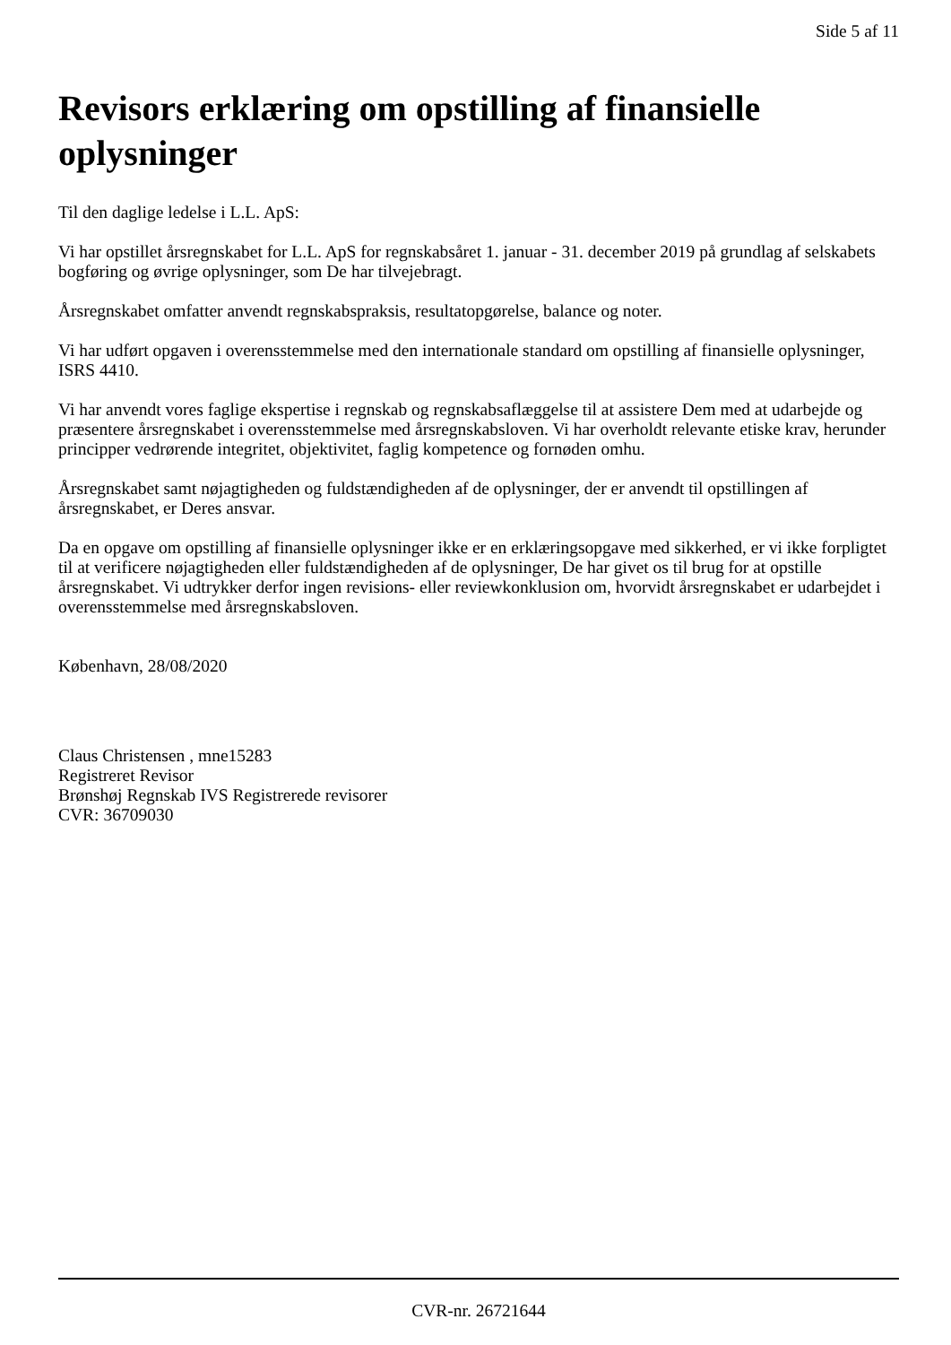Side 5 af 11
Revisors erklæring om opstilling af finansielle oplysninger
Til den daglige ledelse i L.L. ApS:
Vi har opstillet årsregnskabet for L.L. ApS for regnskabsåret 1. januar - 31. december 2019 på grundlag af selskabets bogføring og øvrige oplysninger, som De har tilvejebragt.
Årsregnskabet omfatter anvendt regnskabspraksis, resultatopgørelse, balance og noter.
Vi har udført opgaven i overensstemmelse med den internationale standard om opstilling af finansielle oplysninger, ISRS 4410.
Vi har anvendt vores faglige ekspertise i regnskab og regnskabsaflæggelse til at assistere Dem med at udarbejde og præsentere årsregnskabet i overensstemmelse med årsregnskabsloven. Vi har overholdt relevante etiske krav, herunder principper vedrørende integritet, objektivitet, faglig kompetence og fornøden omhu.
Årsregnskabet samt nøjagtigheden og fuldstændigheden af de oplysninger, der er anvendt til opstillingen af årsregnskabet, er Deres ansvar.
Da en opgave om opstilling af finansielle oplysninger ikke er en erklæringsopgave med sikkerhed, er vi ikke forpligtet til at verificere nøjagtigheden eller fuldstændigheden af de oplysninger, De har givet os til brug for at opstille årsregnskabet. Vi udtrykker derfor ingen revisions- eller reviewkonklusion om, hvorvidt årsregnskabet er udarbejdet i overensstemmelse med årsregnskabsloven.
København, 28/08/2020
Claus Christensen , mne15283
Registreret Revisor
Brønshøj Regnskab IVS Registrerede revisorer
CVR: 36709030
CVR-nr. 26721644